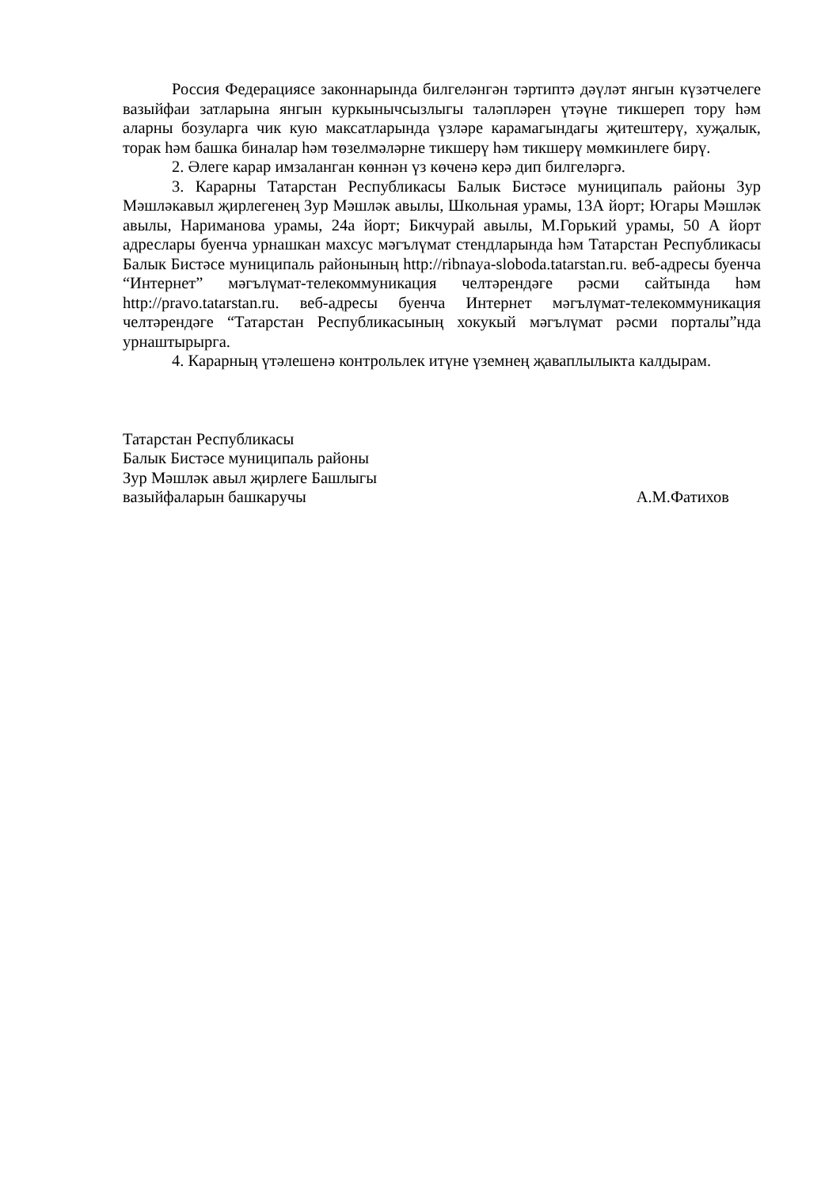Россия Федерациясе законнарында билгеләнгән тәртиптә дәүләт янгын күзәтчелеге вазыйфаи затларына янгын куркынычсызлыгы таләпләрен үтәүне тикшереп тору һәм аларны бозуларга чик кую максатларында үзләре карамагындагы җитештерү, хуҗалык, торак һәм башка биналар һәм төзелмәләрне тикшерү һәм тикшерү мөмкинлеге бирү.
2. Әлеге карар имзаланган көннән үз көченә керә дип билгеләргә.
3. Карарны Татарстан Республикасы Балык Бистәсе муниципаль районы Зур Мәшләкавыл җирлегенең Зур Мәшләк авылы, Школьная урамы, 13А йорт; Югары Мәшләк авылы, Нариманова урамы, 24а йорт; Бикчурай авылы, М.Горький урамы, 50 А йорт адреслары буенча урнашкан махсус мәгълүмат стендларында һәм Татарстан Республикасы Балык Бистәсе муниципаль районының http://ribnaya-sloboda.tatarstan.ru. веб-адресы буенча “Интернет” мәгълүмат-телекоммуникация челтәрендәге рәсми сайтында һәм http://pravo.tatarstan.ru. веб-адресы буенча Интернет мәгълүмат-телекоммуникация челтәрендәге “Татарстан Республикасының хокукый мәгълүмат рәсми порталы”нда урнаштырырга.
4. Карарның үтәлешенә контрольлек итүне үземнең җаваплылыкта калдырам.
Татарстан Республикасы
Балык Бистәсе муниципаль районы
Зур Мәшләк авыл җирлеге Башлыгы
вазыйфаларын башкаручы А.М.Фатихов